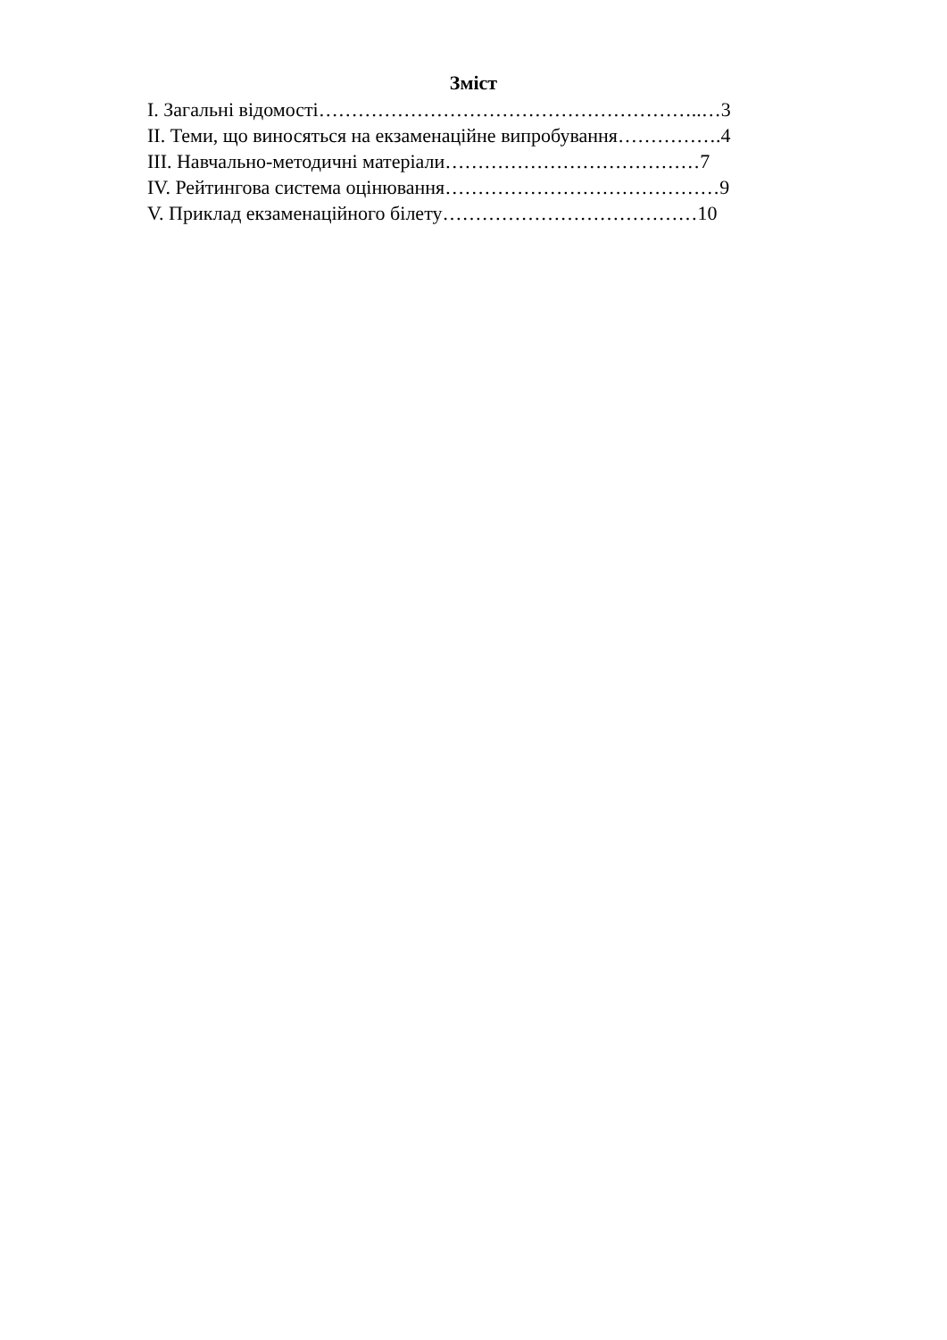Зміст
I. Загальні відомості…………………………………………………..…3
II. Теми, що виносяться на екзаменаційне випробування…………….4
III. Навчально-методичні матеріали…………………………………7
IV. Рейтингова система оцінювання……………………………………9
V. Приклад екзаменаційного білету…………………………………10